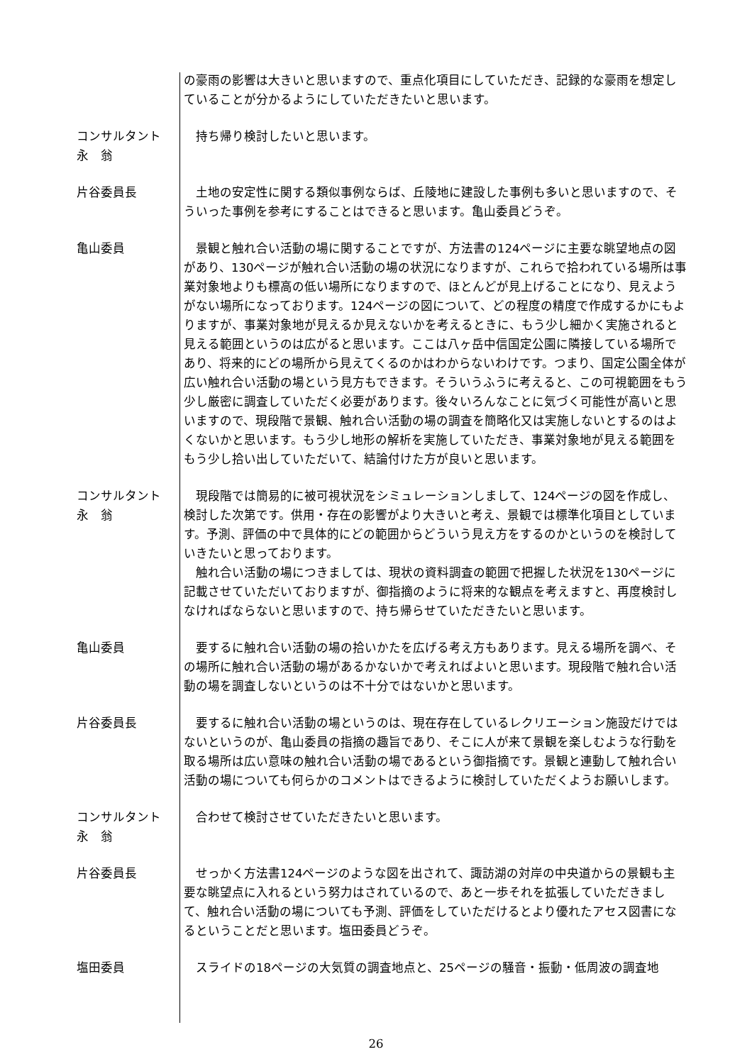の豪雨の影響は大きいと思いますので、重点化項目にしていただき、記録的な豪雨を想定していることが分かるようにしていただきたいと思います。
コンサルタント
永　翁
　持ち帰り検討したいと思います。
片谷委員長 　土地の安定性に関する類似事例ならば、丘陵地に建設した事例も多いと思いますので、そういった事例を参考にすることはできると思います。亀山委員どうぞ。
亀山委員 　景観と触れ合い活動の場に関することですが、方法書の124ページに主要な眺望地点の図があり、130ページが触れ合い活動の場の状況になりますが、これらで拾われている場所は事業対象地よりも標高の低い場所になりますので、ほとんどが見上げることになり、見えようがない場所になっております。124ページの図について、どの程度の精度で作成するかにもよりますが、事業対象地が見えるか見えないかを考えるときに、もう少し細かく実施されると見える範囲というのは広がると思います。ここは八ヶ岳中信国定公園に隣接している場所であり、将来的にどの場所から見えてくるのかはわからないわけです。つまり、国定公園全体が広い触れ合い活動の場という見方もできます。そういうふうに考えると、この可視範囲をもう少し厳密に調査していただく必要があります。後々いろんなことに気づく可能性が高いと思いますので、現段階で景観、触れ合い活動の場の調査を簡略化又は実施しないとするのはよくないかと思います。もう少し地形の解析を実施していただき、事業対象地が見える範囲をもう少し拾い出していただいて、結論付けた方が良いと思います。
コンサルタント
永　翁
　現段階では簡易的に被可視状況をシミュレーションしまして、124ページの図を作成し、検討した次第です。供用・存在の影響がより大きいと考え、景観では標準化項目としています。予測、評価の中で具体的にどの範囲からどういう見え方をするのかというのを検討していきたいと思っております。
　触れ合い活動の場につきましては、現状の資料調査の範囲で把握した状況を130ページに記載させていただいておりますが、御指摘のように将来的な観点を考えますと、再度検討しなければならないと思いますので、持ち帰らせていただきたいと思います。
亀山委員 　要するに触れ合い活動の場の拾いかたを広げる考え方もあります。見える場所を調べ、その場所に触れ合い活動の場があるかないかで考えればよいと思います。現段階で触れ合い活動の場を調査しないというのは不十分ではないかと思います。
片谷委員長 　要するに触れ合い活動の場というのは、現在存在しているレクリエーション施設だけではないというのが、亀山委員の指摘の趣旨であり、そこに人が来て景観を楽しむような行動を取る場所は広い意味の触れ合い活動の場であるという御指摘です。景観と連動して触れ合い活動の場についても何らかのコメントはできるように検討していただくようお願いします。
コンサルタント
永　翁
　合わせて検討させていただきたいと思います。
片谷委員長 　せっかく方法書124ページのような図を出されて、諏訪湖の対岸の中央道からの景観も主要な眺望点に入れるという努力はされているので、あと一歩それを拡張していただきまして、触れ合い活動の場についても予測、評価をしていただけるとより優れたアセス図書になるということだと思います。塩田委員どうぞ。
塩田委員 　スライドの18ページの大気質の調査地点と、25ページの騒音・振動・低周波の調査地
26